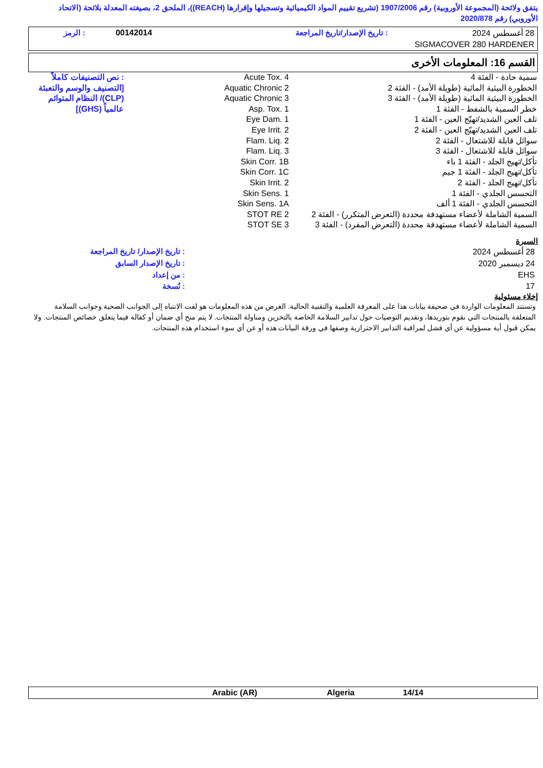يتفق ولائحة (المجموعة الأوروبية) رقم 1907/2006 (تشريع تقييم المواد الكيميائية وتسجيلها وإقرارها (REACH))، الملحق 2، بصيغته المعدلة بلائحة (الاتحاد الأوروبي) رقم 2020/878
| 28 أغسطس 2024 | : تاريخ الإصدار/تاريخ المراجعة | 00142014 | : الرمز |
| SIGMACOVER 280 HARDENER | | | |
القسم 16: المعلومات الأخرى
| سمية حادة - الفئة 4 الخطورة البيئية المائية (طويلة الأمد) - الفئة 2 الخطورة البيئية المائية (طويلة الأمد) - الفئة 3 خطر السمية بالشفط - الفئة 1 تلف العين الشديد/تهيّج العين - الفئة 1 تلف العين الشديد/تهيّج العين - الفئة 2 سوائل قابلة للاشتعال - الفئة 2 سوائل قابلة للاشتعال - الفئة 3 تأكل/تهيج الجلد - الفئة 1 باء تأكل/تهيج الجلد - الفئة 1 جيم تأكل/تهيج الجلد - الفئة 2 التحسس الجلدي - الفئة 1 التحسس الجلدي - الفئة 1 ألف السمية الشاملة لأعضاء مستهدفة محددة (التعرض المتكرر) - الفئة 2 السمية الشاملة لأعضاء مستهدفة محددة (التعرض المفرد) - الفئة 3 | Acute Tox. 4 Aquatic Chronic 2 Aquatic Chronic 3 Asp. Tox. 1 Eye Dam. 1 Eye Irrit. 2 Flam. Liq. 2 Flam. Liq. 3 Skin Corr. 1B Skin Corr. 1C Skin Irrit. 2 Skin Sens. 1 Skin Sens. 1A STOT RE 2 STOT SE 3 | : نص التصنيفات كاملاً [التصنيف والوسم والتعبئة (CLP)/ النظام المتوائم عالمياً (GHS)] |
السيرة
| 28 أغسطس 2024 | : تاريخ الإصدار/ تاريخ المراجعة |
| 24 ديسمبر 2020 | : تاريخ الإصدار السابق |
| EHS | : من إعداد |
| 17 | : نُسخة |
إخلاء مسئولية
وتستند المعلومات الواردة في صحيفة بيانات هذا على المعرفة العلمية والتقنية الحالية. الغرض من هذه المعلومات هو لفت الانتباه إلى الجوانب الصحية وجوانب السلامة المتعلقة بالمنتجات التي نقوم بتوريدها، وتقديم التوصيات حول تدابير السلامة الخاصة بالتخزين ومناولة المنتجات. لا يتم منح أي ضمان أو كفالة فيما يتعلق خصائص المنتجات. ولا يمكن قبول أية مسؤولية عن أي فشل لمراقبة التدابير الاحترازية وصفها في ورقة البيانات هذه أو عن أي سوء استخدام هذه المنتجات.
| | Arabic (AR) | Algeria | 14/14 | |